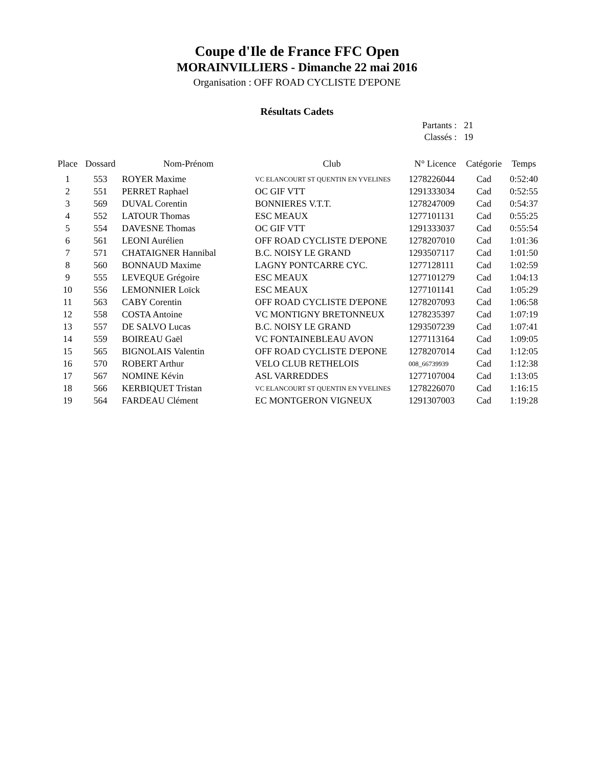Coupe d'Ile de France FFC Open
MORAINVILLIERS - Dimanche 22 mai 2016
Organisation : OFF ROAD CYCLISTE D'EPONE
Résultats Cadets
| Partants : | 21 |
| Classés : | 19 |
| Place | Dossard | Nom-Prénom | Club | N° Licence | Catégorie | Temps |
| --- | --- | --- | --- | --- | --- | --- |
| 1 | 553 | ROYER Maxime | VC ELANCOURT ST QUENTIN EN YVELINES | 1278226044 | Cad | 0:52:40 |
| 2 | 551 | PERRET Raphael | OC GIF VTT | 1291333034 | Cad | 0:52:55 |
| 3 | 569 | DUVAL Corentin | BONNIERES V.T.T. | 1278247009 | Cad | 0:54:37 |
| 4 | 552 | LATOUR Thomas | ESC MEAUX | 1277101131 | Cad | 0:55:25 |
| 5 | 554 | DAVESNE Thomas | OC GIF VTT | 1291333037 | Cad | 0:55:54 |
| 6 | 561 | LEONI Aurélien | OFF ROAD CYCLISTE D'EPONE | 1278207010 | Cad | 1:01:36 |
| 7 | 571 | CHATAIGNER Hannibal | B.C. NOISY LE GRAND | 1293507117 | Cad | 1:01:50 |
| 8 | 560 | BONNAUD Maxime | LAGNY PONTCARRE CYC. | 1277128111 | Cad | 1:02:59 |
| 9 | 555 | LEVEQUE Grégoire | ESC MEAUX | 1277101279 | Cad | 1:04:13 |
| 10 | 556 | LEMONNIER Loïck | ESC MEAUX | 1277101141 | Cad | 1:05:29 |
| 11 | 563 | CABY Corentin | OFF ROAD CYCLISTE D'EPONE | 1278207093 | Cad | 1:06:58 |
| 12 | 558 | COSTA Antoine | VC MONTIGNY BRETONNEUX | 1278235397 | Cad | 1:07:19 |
| 13 | 557 | DE SALVO Lucas | B.C. NOISY LE GRAND | 1293507239 | Cad | 1:07:41 |
| 14 | 559 | BOIREAU Gaël | VC FONTAINEBLEAU AVON | 1277113164 | Cad | 1:09:05 |
| 15 | 565 | BIGNOLAIS Valentin | OFF ROAD CYCLISTE D'EPONE | 1278207014 | Cad | 1:12:05 |
| 16 | 570 | ROBERT Arthur | VELO CLUB RETHELOIS | 008_66739939 | Cad | 1:12:38 |
| 17 | 567 | NOMINE Kévin | ASL VARREDDES | 1277107004 | Cad | 1:13:05 |
| 18 | 566 | KERBIQUET Tristan | VC ELANCOURT ST QUENTIN EN YVELINES | 1278226070 | Cad | 1:16:15 |
| 19 | 564 | FARDEAU Clément | EC MONTGERON VIGNEUX | 1291307003 | Cad | 1:19:28 |